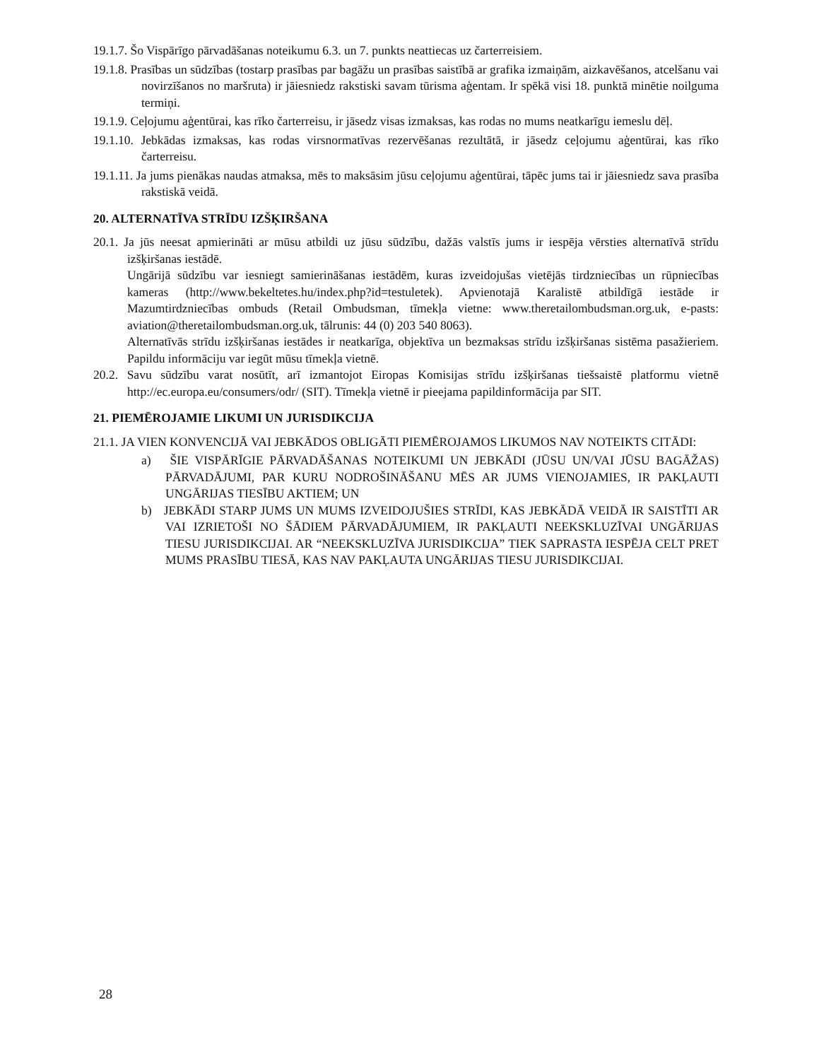19.1.7. Šo Vispārīgo pārvadāšanas noteikumu 6.3. un 7. punkts neattiecas uz čarterreisiem.
19.1.8. Prasības un sūdzības (tostarp prasības par bagāžu un prasības saistībā ar grafika izmaiņām, aizkavēšanos, atcelšanu vai novirzīšanos no maršruta) ir jāiesniedz rakstiski savam tūrisma aģentam. Ir spēkā visi 18. punktā minētie noilguma termiņi.
19.1.9. Ceļojumu aģentūrai, kas rīko čarterreisu, ir jāsedz visas izmaksas, kas rodas no mums neatkarīgu iemeslu dēļ.
19.1.10. Jebkādas izmaksas, kas rodas virsnormatīvas rezervēšanas rezultātā, ir jāsedz ceļojumu aģentūrai, kas rīko čarterreisu.
19.1.11. Ja jums pienākas naudas atmaksa, mēs to maksāsim jūsu ceļojumu aģentūrai, tāpēc jums tai ir jāiesniedz sava prasība rakstiskā veidā.
20. ALTERNATĪVA STRĪDU IZŠĶIRŠANA
20.1. Ja jūs neesat apmierināti ar mūsu atbildi uz jūsu sūdzību, dažās valstīs jums ir iespēja vērsties alternatīvā strīdu izšķiršanas iestādē.
Ungārijā sūdzību var iesniegt samierināšanas iestādēm, kuras izveidojušas vietējās tirdzniecības un rūpniecības kameras (http://www.bekeltetes.hu/index.php?id=testuletek). Apvienotajā Karalistē atbildīgā iestāde ir Mazumtirdzniecības ombuds (Retail Ombudsman, tīmekļa vietne: www.theretailombudsman.org.uk, e-pasts: aviation@theretailombudsman.org.uk, tālrunis: 44 (0) 203 540 8063).
Alternatīvās strīdu izšķiršanas iestādes ir neatkarīga, objektīva un bezmaksas strīdu izšķiršanas sistēma pasažieriem. Papildu informāciju var iegūt mūsu tīmekļa vietnē.
20.2. Savu sūdzību varat nosūtīt, arī izmantojot Eiropas Komisijas strīdu izšķiršanas tiešsaistē platformu vietnē http://ec.europa.eu/consumers/odr/ (SIT). Tīmekļa vietnē ir pieejama papildinformācija par SIT.
21. PIEMĒROJAMIE LIKUMI UN JURISDIKCIJA
21.1. JA VIEN KONVENCIJĀ VAI JEBKĀDOS OBLIGĀTI PIEMĒROJAMOS LIKUMOS NAV NOTEIKTS CITĀDI:
a) ŠIE VISPĀRĪGIE PĀRVADĀŠANAS NOTEIKUMI UN JEBKĀDI (JŪSU UN/VAI JŪSU BAGĀŽAS) PĀRVADĀJUMI, PAR KURU NODROŠINĀŠANU MĒS AR JUMS VIENOJAMIES, IR PAKĻAUTI UNGĀRIJAS TIESĪBU AKTIEM; UN
b) JEBKĀDI STARP JUMS UN MUMS IZVEIDOJUŠIES STRĪDI, KAS JEBKĀDĀ VEIDĀ IR SAISTĪTI AR VAI IZRIETOŠI NO ŠĀDIEM PĀRVADĀJUMIEM, IR PAKĻAUTI NEEKSKLUZĪVAI UNGĀRIJAS TIESU JURISDIKCIJAI. AR “NEEKSKLUZĪVA JURISDIKCIJA” TIEK SAPRASTA IESPĒJA CELT PRET MUMS PRASĪBU TIESĀ, KAS NAV PAKĻAUTA UNGĀRIJAS TIESU JURISDIKCIJAI.
28